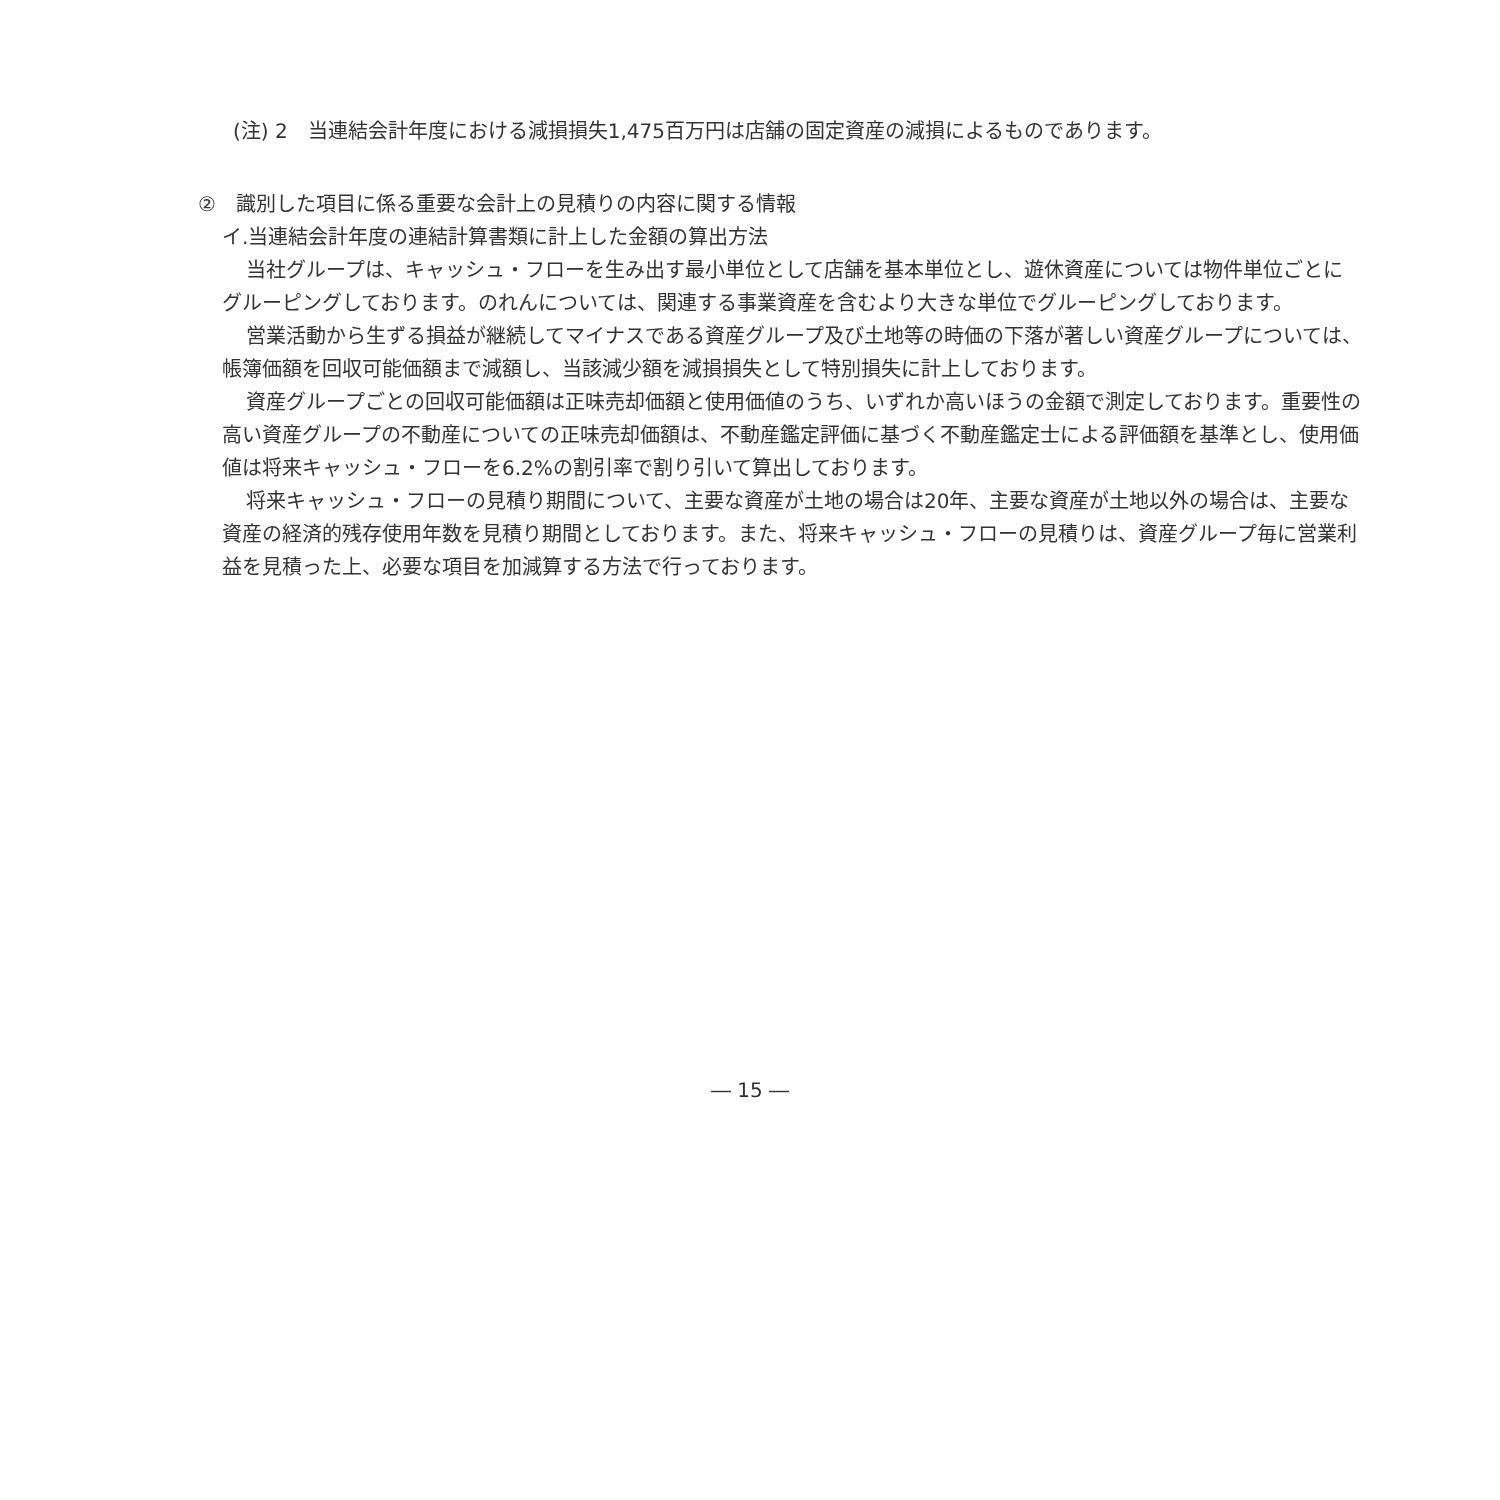(注) 2　当連結会計年度における減損損失1,475百万円は店舗の固定資産の減損によるものであります。
②　識別した項目に係る重要な会計上の見積りの内容に関する情報
イ.当連結会計年度の連結計算書類に計上した金額の算出方法
当社グループは、キャッシュ・フローを生み出す最小単位として店舗を基本単位とし、遊休資産については物件単位ごとにグルーピングしております。のれんについては、関連する事業資産を含むより大きな単位でグルーピングしております。
営業活動から生ずる損益が継続してマイナスである資産グループ及び土地等の時価の下落が著しい資産グループについては、帳簿価額を回収可能価額まで減額し、当該減少額を減損損失として特別損失に計上しております。
資産グループごとの回収可能価額は正味売却価額と使用価値のうち、いずれか高いほうの金額で測定しております。重要性の高い資産グループの不動産についての正味売却価額は、不動産鑑定評価に基づく不動産鑑定士による評価額を基準とし、使用価値は将来キャッシュ・フローを6.2%の割引率で割り引いて算出しております。
将来キャッシュ・フローの見積り期間について、主要な資産が土地の場合は20年、主要な資産が土地以外の場合は、主要な資産の経済的残存使用年数を見積り期間としております。また、将来キャッシュ・フローの見積りは、資産グループ毎に営業利益を見積った上、必要な項目を加減算する方法で行っております。
― 15 ―